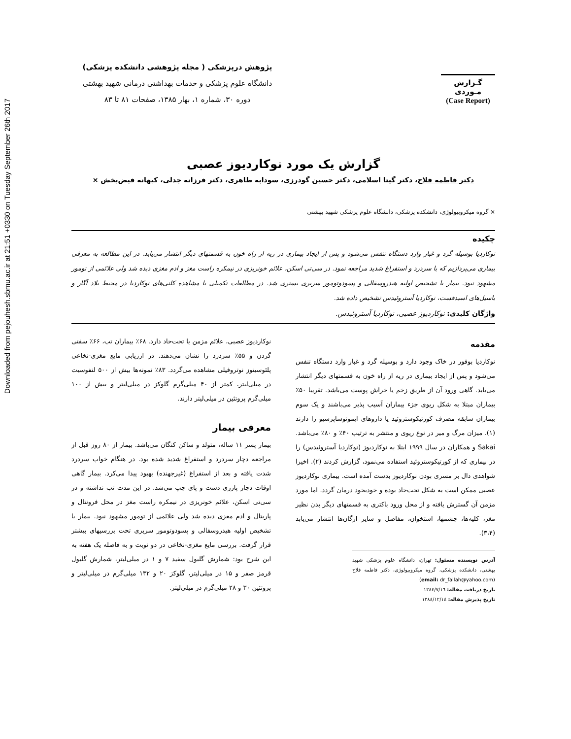Downloaded from pejouhesh.sbmu.ac.ir at 21:51 +0330 on Tuesday September 26th 2017
گـزارش
مـوردی
(Case Report)
پژوهش درپزشکی ( مجله پژوهشی دانشکده پزشکی)
دانشگاه علوم پزشکی و خدمات بهداشتی درمانی شهید بهشتی
دوره ۳۰، شماره ۱، بهار ۱۳۸۵، صفحات ۸۱ تا ۸۳
گزارش یک مورد نوکاردیوز عصبی
دکتر فاطمه فلاح، دکتر گیتا اسلامی، دکتر حسین گودرزی، سودابه طاهری، دکتر فرزانه جدلی، کیهانه فیض‌بخش ×
× گروه میکروبیولوژی، دانشکده پزشکی، دانشگاه علوم پزشکی شهید بهشتی
چکیده
نوکاردیا بوسیله گرد و غبار وارد دستگاه تنفس می‌شود و پس از ایجاد بیماری در ریه از راه خون به قسمتهای دیگر انتشار می‌یابد. در این مطالعه به معرفی بیماری می‌پردازیم که با سردرد و استفراغ شدید مراجعه نمود. در سی‌تی اسکن، علائم خونریزی در نیمکره راست مغز و ادم مغزی دیده شد ولی علائمی از تومور مشهود نبود. بیمار با تشخیص اولیه هیدروسفالی و پسودوتومور سربری بستری شد. در مطالعات تکمیلی با مشاهده کلنی‌های نوکاردیا در محیط بلاد آگار و باسیل‌های اسیدفست، نوکاردیا آستروئیدس تشخیص داده شد.
واژگان کلیدی: نوکاردیوز عصبی، نوکاردیا آستروئیدس.
مقدمه
نوکاردیا بوفور در خاک وجود دارد و بوسیله گرد و غبار وارد دستگاه تنفس می‌شود و پس از ایجاد بیماری در ریه از راه خون به قسمتهای دیگر انتشار می‌یابد. گاهی ورود آن از طریق زخم یا خراش پوست می‌باشد. تقریبا ۵۰٪ بیماران مبتلا به شکل ریوی جزء بیماران آسیب پذیر می‌باشند و یک سوم بیماران سابقه مصرف کورتیکوستروئید یا داروهای ایمونوساپرسیو را دارند (۱). میزان مرگ و میر در نوع ریوی و منتشر به ترتیب ۴۰٪ و ۸۰٪ می‌باشد. Sakai و همکاران در سال ۱۹۹۹ ابتلا به نوکاردیوز (نوکاردیا آستروئیدس) را در بیماری که از کورتیکوستروئید استفاده می‌نمود، گزارش کردند (۲). اخیرا شواهدی دال بر مسری بودن نوکاردیوز بدست آمده است. بیماری نوکاردیوز عصبی ممکن است به شکل تحت‌حاد بوده و خودبخود درمان گردد. اما مورد مزمن آن گسترش یافته و از محل ورود باکتری به قسمتهای دیگر بدن نظیر مغز، کلیه‌ها، چشمها، استخوان، مفاصل و سایر ارگان‌ها انتشار می‌یابد (۳،۴).
آدرس نویسنده مسئول: تهران، دانشگاه علوم پزشکی شهید بهشتی، دانشکده پزشکی، گروه میکروبیولوژی، دکتر فاطمه فلاح (email: dr_fallah@yahoo.com)
تاریخ دریافت مقاله: ۱۳۸٤/۷/۱٦
تاریخ پذیرش مقاله: ۱۳۸٤/۱۲/۱٤
نوکاردیوز عصبی، علائم مزمن یا تحت‌حاد دارد. ۶۸٪ بیماران تب، ۶۶٪ سفتی گردن و ۵۵٪ سردرد را نشان می‌دهند. در ارزیابی مایع مغزی-نخاعی پلئوسیتوز نوتروفیلی مشاهده می‌گردد. ۸۳٪ نمونه‌ها بیش از ۵۰۰ لنفوسیت در میلی‌لیتر، کمتر از ۴۰ میلی‌گرم گلوکز در میلی‌لیتر و بیش از ۱۰۰ میلی‌گرم پروتئین در میلی‌لیتر دارند.
معرفی بیمار
بیمار پسر ۱۱ ساله، متولد و ساکن کنگان می‌باشد. بیمار از ۸۰ روز قبل از مراجعه دچار سردرد و استفراغ شدید شده بود. در هنگام خواب سردرد شدت یافته و بعد از استفراغ (غیرجهنده) بهبود پیدا می‌کرد. بیمار گاهی اوقات دچار پارزی دست و پای چپ می‌شد. در این مدت تب نداشته و در سی‌تی اسکن، علائم خونریزی در نیمکره راست مغز در محل فرونتال و پاریتال و ادم مغزی دیده شد ولی علائمی از تومور مشهود نبود. بیمار با تشخیص اولیه هیدروسفالی و پسودوتومور سربری تحت بررسیهای بیشتر قرار گرفت. بررسی مایع مغزی-نخاعی در دو نوبت و به فاصله یک هفته به این شرح بود: شمارش گلبول سفید ۷ و ۱ در میلی‌لیتر، شمارش گلبول قرمز صفر و ۱۵ در میلی‌لیتر، گلوکز ۲۰ و ۱۳۲ میلی‌گرم در میلی‌لیتر و پروتئین ۳۰ و ۲۸ میلی‌گرم در میلی‌لیتر.